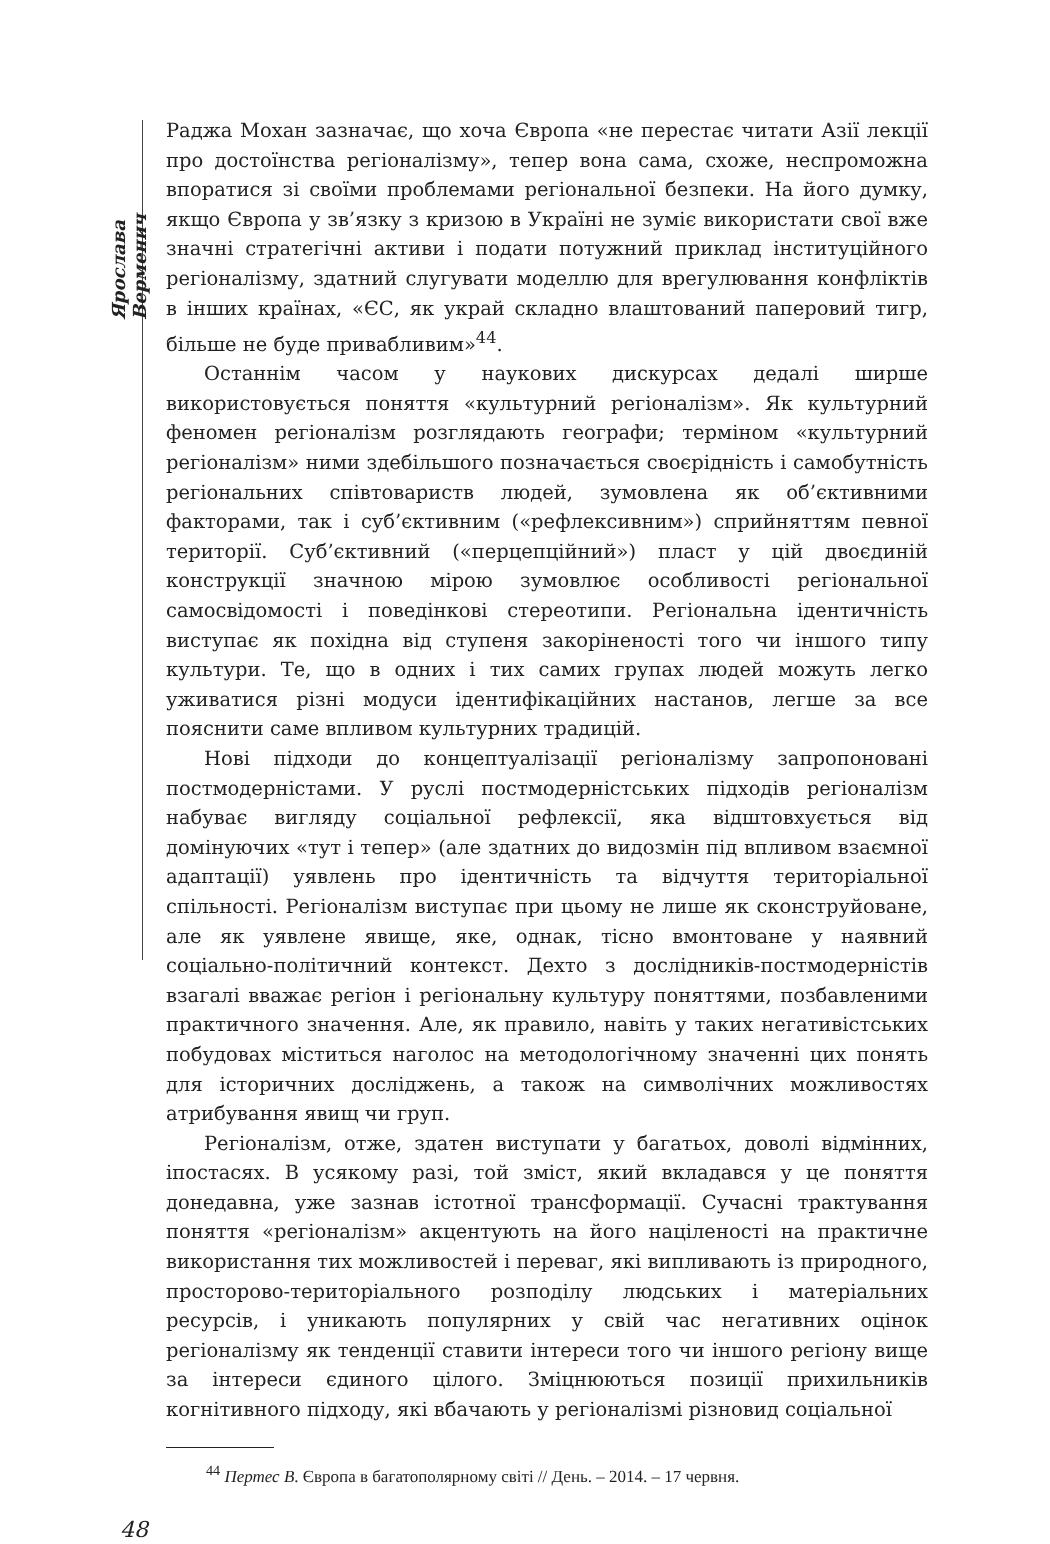Ярослава Верменич
Раджа Мохан зазначає, що хоча Європа «не перестає читати Азії лекції про достоїнства регіоналізму», тепер вона сама, схоже, неспроможна впоратися зі своїми проблемами регіональної безпеки. На його думку, якщо Європа у зв’язку з кризою в Україні не зуміє використати свої вже значні стратегічні активи і подати потужний приклад інституційного регіоналізму, здатний слугувати моделлю для врегулювання конфліктів в інших країнах, «ЄС, як украй складно влаштований паперовий тигр, більше не буде привабливим»<sup>44</sup>.
Останнім часом у наукових дискурсах дедалі ширше використовується поняття «культурний регіоналізм». Як культурний феномен регіоналізм розглядають географи; терміном «культурний регіоналізм» ними здебільшого позначається своєрідність і самобутність регіональних співтовариств людей, зумовлена як об’єктивними факторами, так і суб’єктивним («рефлексивним») сприйняттям певної території. Суб’єктивний («перцепційний») пласт у цій двоєдиній конструкції значною мірою зумовлює особливості регіональної самосвідомості і поведінкові стереотипи. Регіональна ідентичність виступає як похідна від ступеня закоріненості того чи іншого типу культури. Те, що в одних і тих самих групах людей можуть легко уживатися різні модуси ідентифікаційних настанов, легше за все пояснити саме впливом культурних традицій.
Нові підходи до концептуалізації регіоналізму запропоновані постмодерністами. У руслі постмодерністських підходів регіоналізм набуває вигляду соціальної рефлексії, яка відштовхується від домінуючих «тут і тепер» (але здатних до видозмін під впливом взаємної адаптації) уявлень про ідентичність та відчуття територіальної спільності. Регіоналізм виступає при цьому не лише як сконструйоване, але як уявлене явище, яке, однак, тісно вмонтоване у наявний соціально-політичний контекст. Дехто з дослідників-постмодерністів взагалі вважає регіон і регіональну культуру поняттями, позбавленими практичного значення. Але, як правило, навіть у таких негативістських побудовах міститься наголос на методологічному значенні цих понять для історичних досліджень, а також на символічних можливостях атрибування явищ чи груп.
Регіоналізм, отже, здатен виступати у багатьох, доволі відмінних, іпостасях. В усякому разі, той зміст, який вкладався у це поняття донедавна, уже зазнав істотної трансформації. Сучасні трактування поняття «регіоналізм» акцентують на його націленості на практичне використання тих можливостей і переваг, які випливають із природного, просторово-територіального розподілу людських і матеріальних ресурсів, і уникають популярних у свій час негативних оцінок регіоналізму як тенденції ставити інтереси того чи іншого регіону вище за інтереси єдиного цілого. Зміцнюються позиції прихильників когнітивного підходу, які вбачають у регіоналізмі різновид соціальної
<sup>44</sup> Пертес В. Європа в багатополярному світі // День. – 2014. – 17 червня.
48